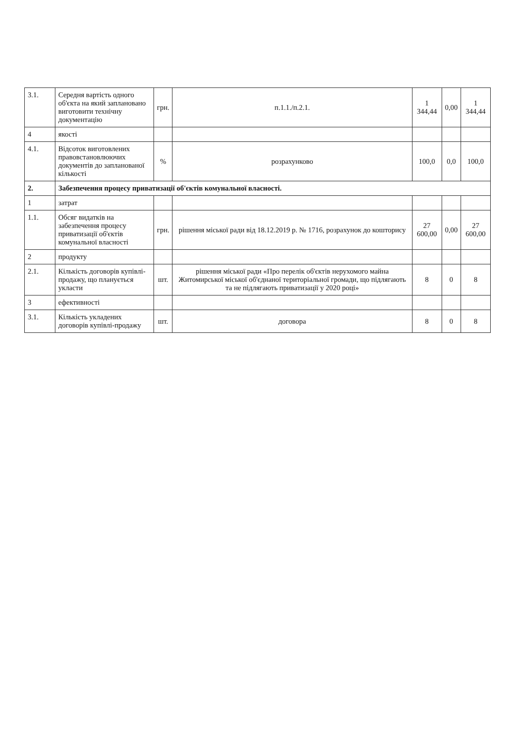| 3.1. | Середня вартість одного об'єкта на який заплановано виготовити технічну документацію | грн. | п.1.1./п.2.1. | 1 344,44 | 0,00 | 1 344,44 |
| 4 | якості | | | | | |
| 4.1. | Відсоток виготовлених правовстановлюючих документів до запланованої кількості | % | розрахунково | 100,0 | 0,0 | 100,0 |
| 2. | Забезпечення процесу приватизації об'єктів комунальної власності. | | | | | |
| 1 | затрат | | | | | |
| 1.1. | Обсяг видатків на забезпечення процесу приватизації об'єктів комунальної власності | грн. | рішення міської ради від 18.12.2019 р. № 1716, розрахунок до кошторису | 27 600,00 | 0,00 | 27 600,00 |
| 2 | продукту | | | | | |
| 2.1. | Кількість договорів купівлі-продажу, що планується укласти | шт. | рішення міської ради «Про перелік об'єктів нерухомого майна Житомирської міської об'єднаної територіальної громади, що підлягають та не підлягають приватизації у 2020 році» | 8 | 0 | 8 |
| 3 | ефективності | | | | | |
| 3.1. | Кількість укладених договорів купівлі-продажу | шт. | договора | 8 | 0 | 8 |